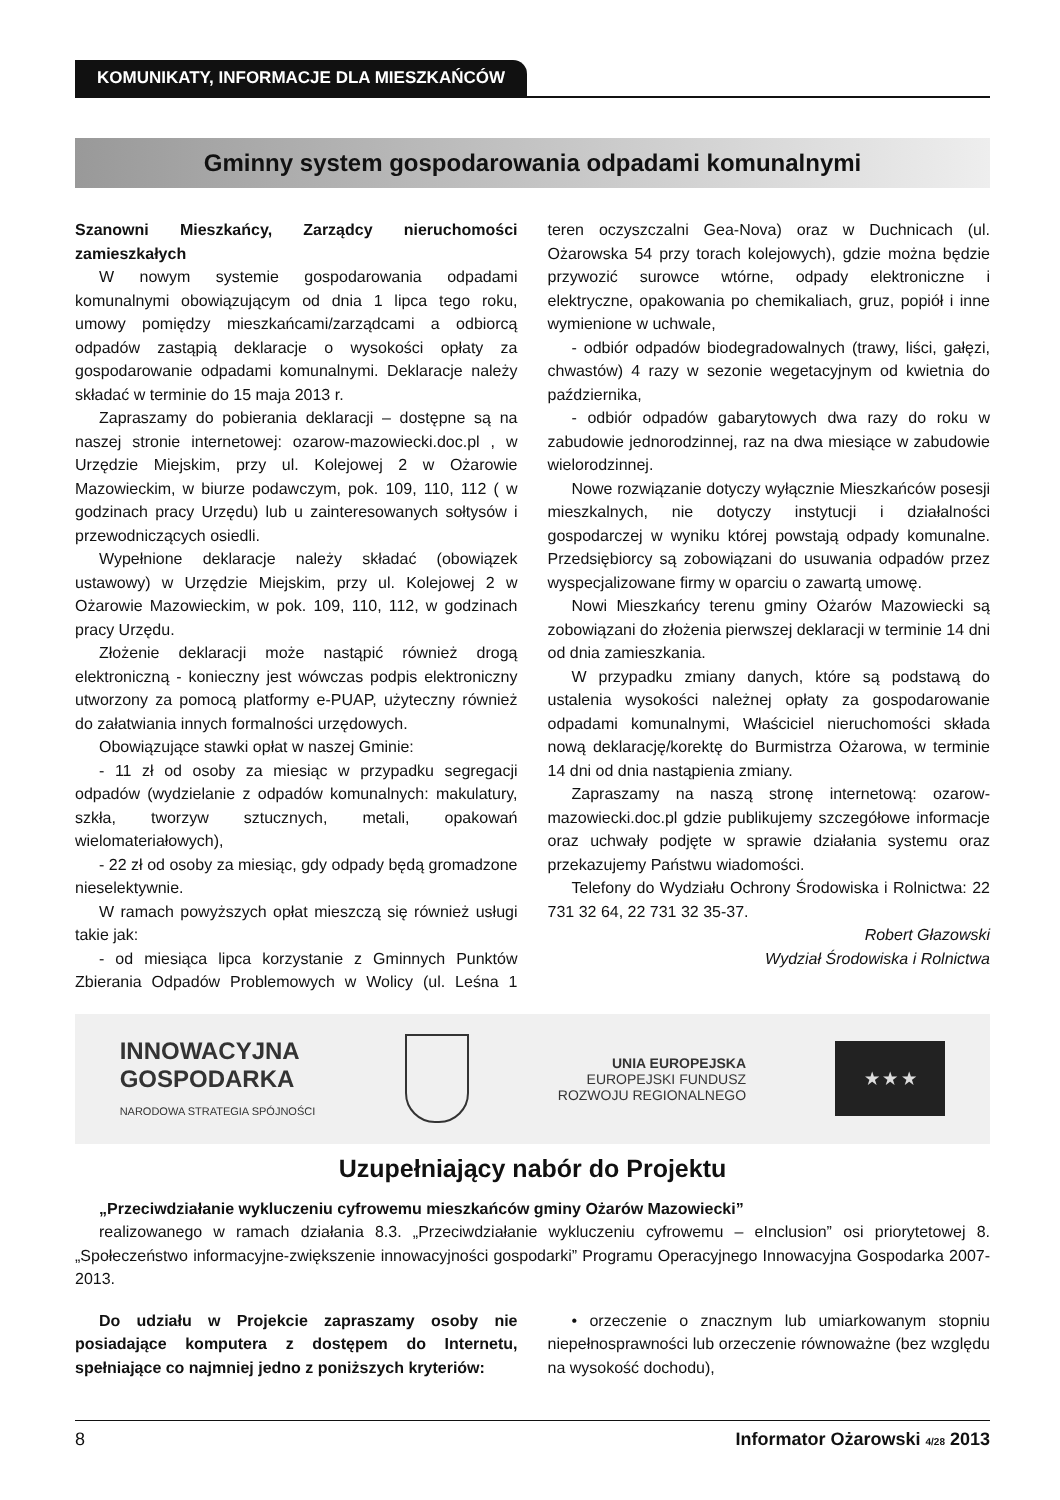KOMUNIKATY, INFORMACJE DLA MIESZKAŃCÓW
Gminny system gospodarowania odpadami komunalnymi
Szanowni Mieszkańcy, Zarządcy nieruchomości zamieszkałych
W nowym systemie gospodarowania odpadami komunalnymi obowiązującym od dnia 1 lipca tego roku, umowy pomiędzy mieszkańcami/zarządcami a odbiorcą odpadów zastąpią deklaracje o wysokości opłaty za gospodarowanie odpadami komunalnymi. Deklaracje należy składać w terminie do 15 maja 2013 r.
Zapraszamy do pobierania deklaracji – dostępne są na naszej stronie internetowej: ozarow-mazowiecki.doc.pl , w Urzędzie Miejskim, przy ul. Kolejowej 2 w Ożarowie Mazowieckim, w biurze podawczym, pok. 109, 110, 112 ( w godzinach pracy Urzędu) lub u zainteresowanych sołtysów i przewodniczących osiedli.
Wypełnione deklaracje należy składać (obowiązek ustawowy) w Urzędzie Miejskim, przy ul. Kolejowej 2 w Ożarowie Mazowieckim, w pok. 109, 110, 112, w godzinach pracy Urzędu.
Złożenie deklaracji może nastąpić również drogą elektroniczną - konieczny jest wówczas podpis elektroniczny utworzony za pomocą platformy e-PUAP, użyteczny również do załatwiania innych formalności urzędowych.
Obowiązujące stawki opłat w naszej Gminie:
- 11 zł od osoby za miesiąc w przypadku segregacji odpadów (wydzielanie z odpadów komunalnych: makulatury, szkła, tworzyw sztucznych, metali, opakowań wielomateriałowych),
- 22 zł od osoby za miesiąc, gdy odpady będą gromadzone nieselektywnie.
W ramach powyższych opłat mieszczą się również usługi takie jak:
- od miesiąca lipca korzystanie z Gminnych Punktów Zbierania Odpadów Problemowych w Wolicy (ul. Leśna 1 teren oczyszczalni Gea-Nova) oraz w Duchnicach (ul. Ożarowska 54 przy torach kolejowych), gdzie można będzie przywozić surowce wtórne, odpady elektroniczne i elektryczne, opakowania po chemikaliach, gruz, popiół i inne wymienione w uchwale,
- odbiór odpadów biodegradowalnych (trawy, liści, gałęzi, chwastów) 4 razy w sezonie wegetacyjnym od kwietnia do października,
- odbiór odpadów gabarytowych dwa razy do roku w zabudowie jednorodzinnej, raz na dwa miesiące w zabudowie wielorodzinnej.
Nowe rozwiązanie dotyczy wyłącznie Mieszkańców posesji mieszkalnych, nie dotyczy instytucji i działalności gospodarczej w wyniku której powstają odpady komunalne. Przedsiębiorcy są zobowiązani do usuwania odpadów przez wyspecjalizowane firmy w oparciu o zawartą umowę.
Nowi Mieszkańcy terenu gminy Ożarów Mazowiecki są zobowiązani do złożenia pierwszej deklaracji w terminie 14 dni od dnia zamieszkania.
W przypadku zmiany danych, które są podstawą do ustalenia wysokości należnej opłaty za gospodarowanie odpadami komunalnymi, Właściciel nieruchomości składa nową deklarację/korektę do Burmistrza Ożarowa, w terminie 14 dni od dnia nastąpienia zmiany.
Zapraszamy na naszą stronę internetową: ozarow-mazowiecki.doc.pl gdzie publikujemy szczegółowe informacje oraz uchwały podjęte w sprawie działania systemu oraz przekazujemy Państwu wiadomości.
Telefony do Wydziału Ochrony Środowiska i Rolnictwa: 22 731 32 64, 22 731 32 35-37.
Robert Głazowski
Wydział Środowiska i Rolnictwa
INNOWACYJNA
GOSPODARKA
NARODOWA STRATEGIA SPÓJNOŚCI
UNIA EUROPEJSKA
EUROPEJSKI FUNDUSZ
ROZWOJU REGIONALNEGO
★ ★ ★
Uzupełniający nabór do Projektu
„Przeciwdziałanie wykluczeniu cyfrowemu mieszkańców gminy Ożarów Mazowiecki”
realizowanego w ramach działania 8.3. „Przeciwdziałanie wykluczeniu cyfrowemu – eInclusion” osi priorytetowej 8. „Społeczeństwo informacyjne-zwiększenie innowacyjności gospodarki” Programu Operacyjnego Innowacyjna Gospodarka 2007-2013.
Do udziału w Projekcie zapraszamy osoby nie posiadające komputera z dostępem do Internetu, spełniające co najmniej jedno z poniższych kryteriów:
• orzeczenie o znacznym lub umiarkowanym stopniu niepełnosprawności lub orzeczenie równoważne (bez względu na wysokość dochodu),
8 Informator Ożarowski 4/28 2013